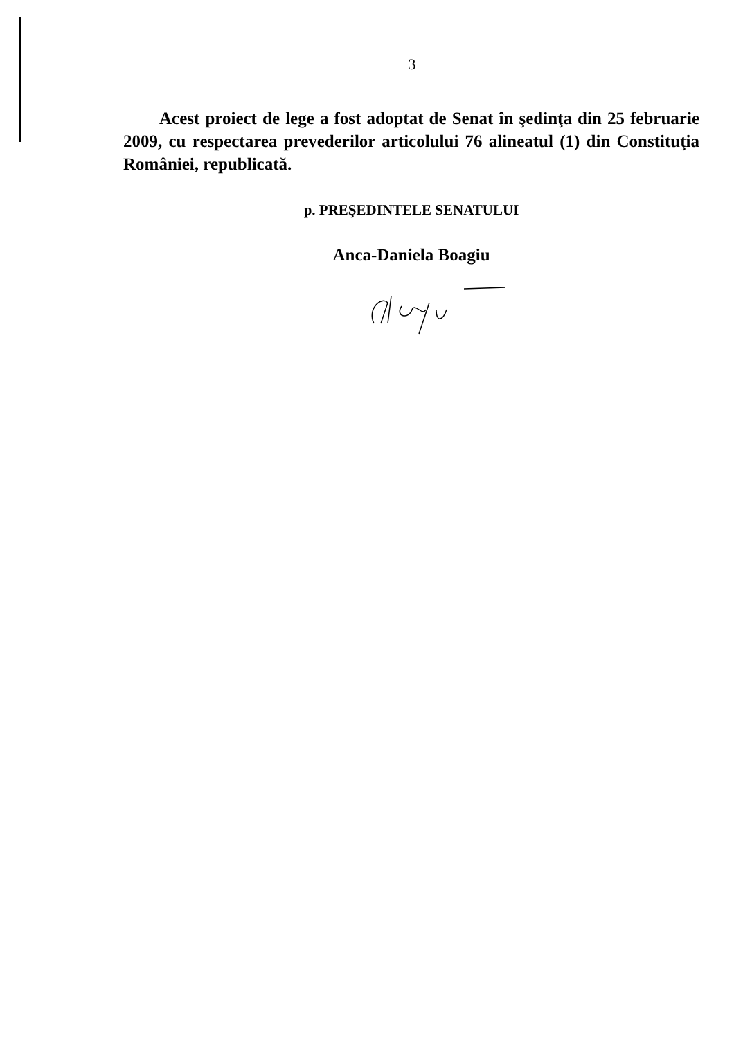3
Acest proiect de lege a fost adoptat de Senat în şedinţa din 25 februarie 2009, cu respectarea prevederilor articolului 76 alineatul (1) din Constituţia României, republicată.
p. PREŞEDINTELE SENATULUI
Anca-Daniela Boagiu